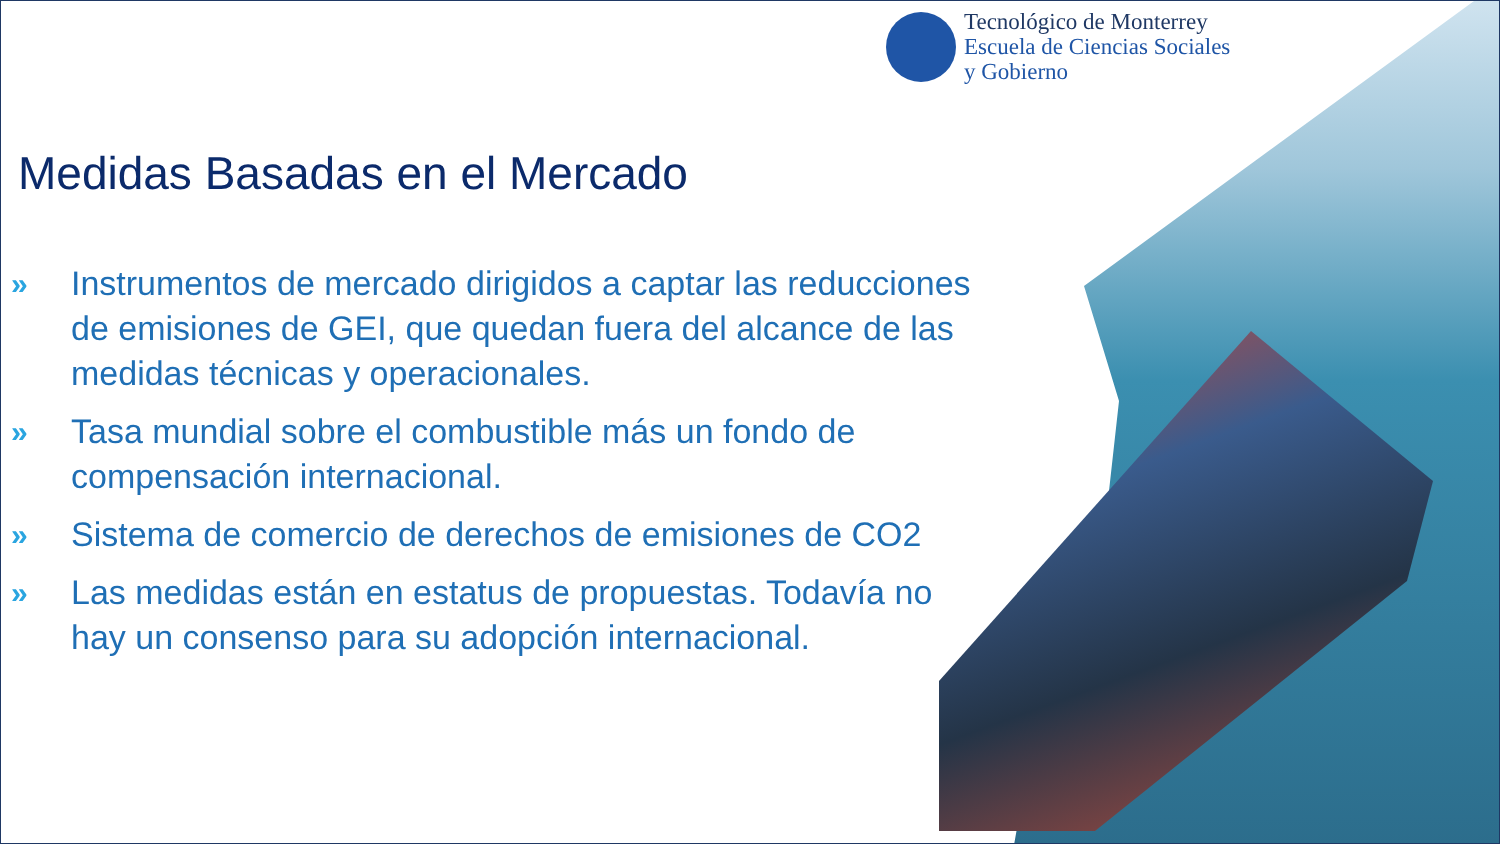Tecnológico de Monterrey
Escuela de Ciencias Sociales
y Gobierno
Medidas Basadas en el Mercado
» Instrumentos de mercado dirigidos a captar las reducciones de emisiones de GEI, que quedan fuera del alcance de las medidas técnicas y operacionales.
» Tasa mundial sobre el combustible más un fondo de compensación internacional.
» Sistema de comercio de derechos de emisiones de CO2
» Las medidas están en estatus de propuestas. Todavía no hay un consenso para su adopción internacional.